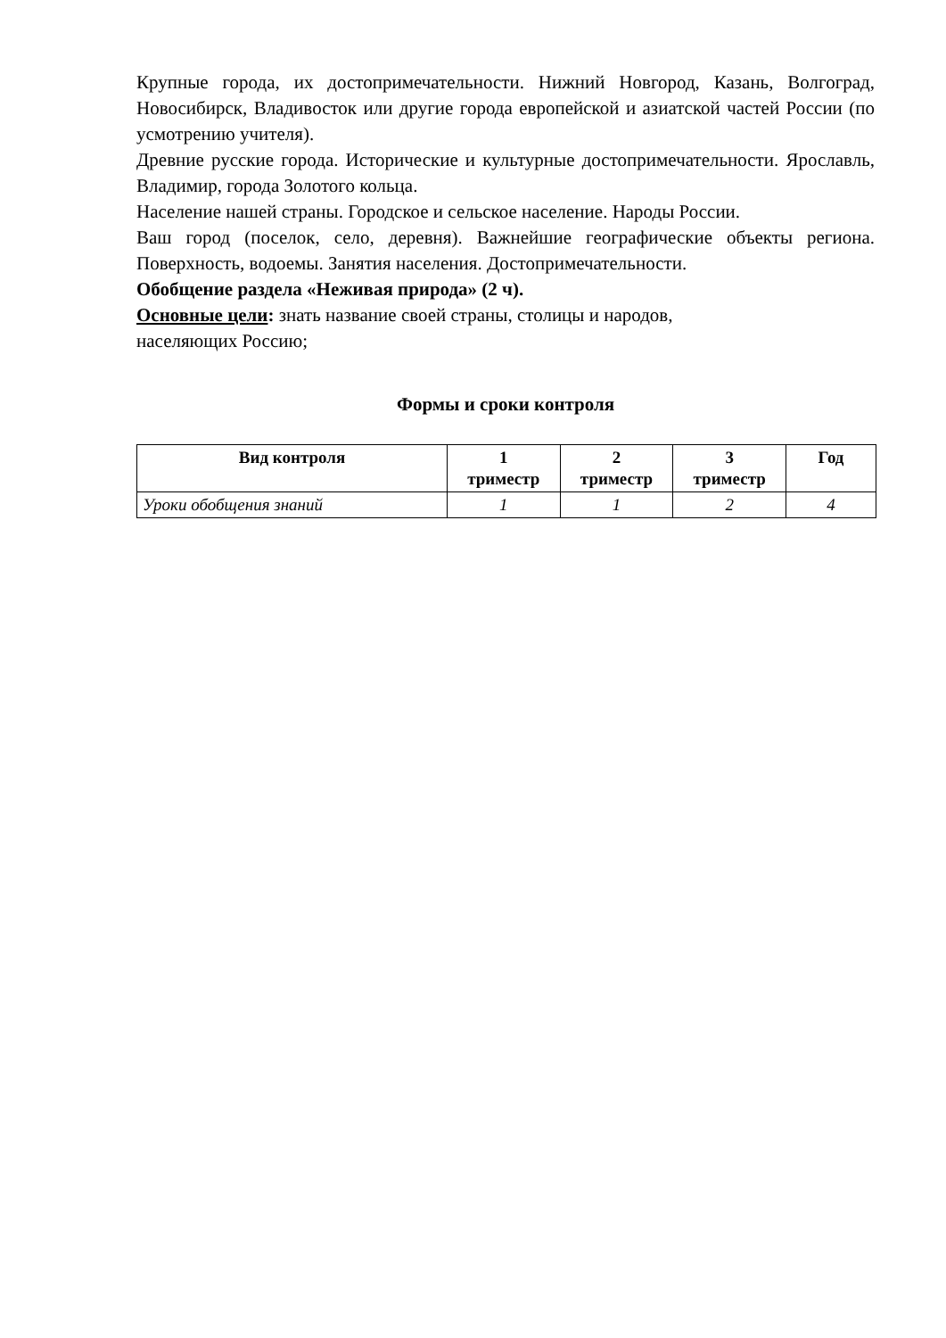Крупные города, их достопримечательности. Нижний Новгород, Казань, Волгоград, Новосибирск, Владивосток или другие города европейской и азиатской частей России (по усмотрению учителя).
Древние русские города. Исторические и культурные достопримечательности. Ярославль, Владимир, города Золотого кольца.
Население нашей страны. Городское и сельское население. Народы России.
Ваш город (поселок, село, деревня). Важнейшие географические объекты региона. Поверхность, водоемы. Занятия населения. Достопримечательности.
Обобщение раздела «Неживая природа» (2 ч).
Основные цели: знать название своей страны, столицы и народов,
населяющих Россию;
Формы и сроки контроля
| Вид контроля | 1 триместр | 2 триместр | 3 триместр | Год |
| --- | --- | --- | --- | --- |
| Уроки обобщения знаний | 1 | 1 | 2 | 4 |